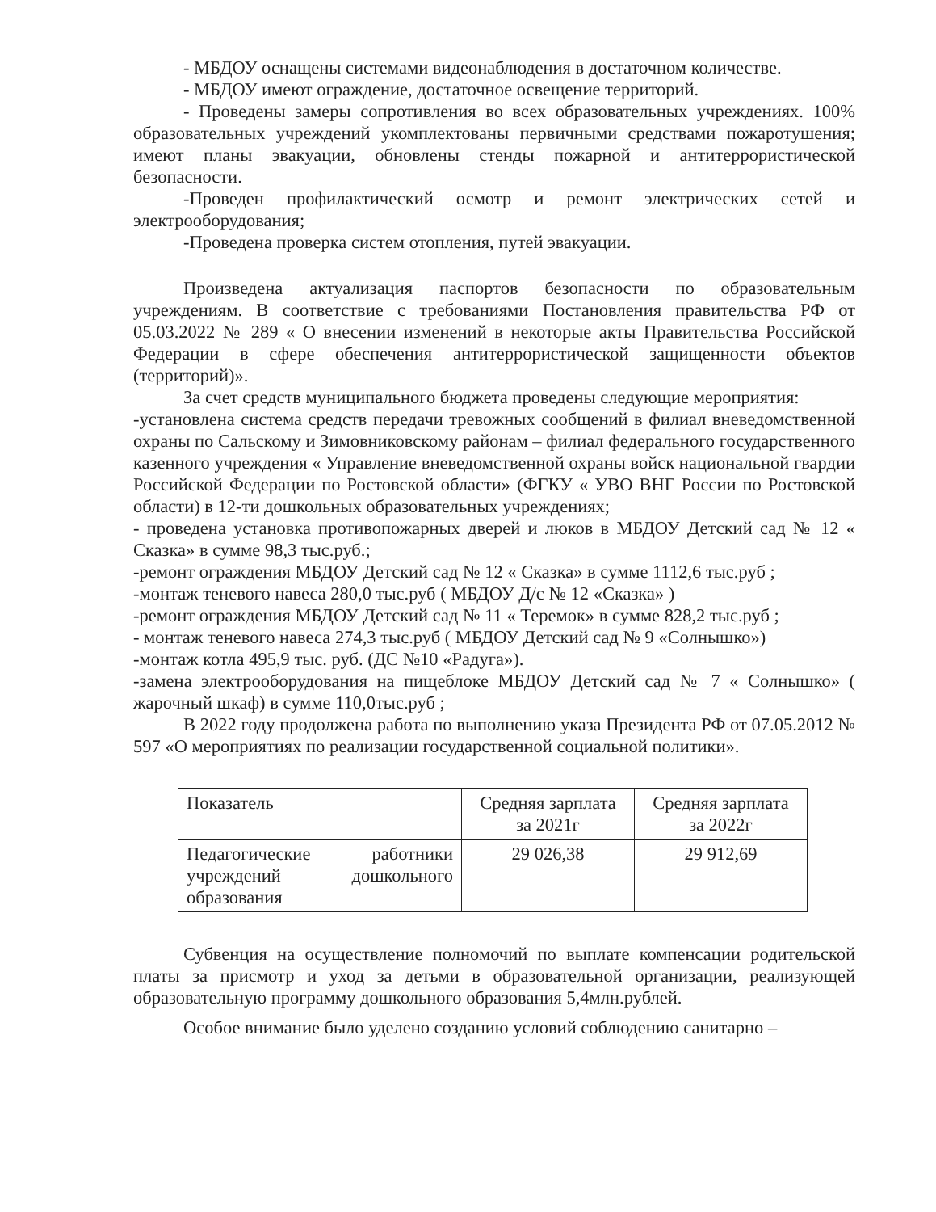- МБДОУ оснащены системами видеонаблюдения в достаточном количестве.
- МБДОУ имеют ограждение, достаточное освещение территорий.
- Проведены замеры сопротивления во всех образовательных учреждениях. 100% образовательных учреждений укомплектованы первичными средствами пожаротушения; имеют планы эвакуации, обновлены стенды пожарной и антитеррористической безопасности.
-Проведен профилактический осмотр и ремонт электрических сетей и электрооборудования;
-Проведена проверка систем отопления, путей эвакуации.
Произведена актуализация паспортов безопасности по образовательным учреждениям. В соответствие с требованиями Постановления правительства РФ от 05.03.2022 № 289 « О внесении изменений в некоторые акты Правительства Российской Федерации в сфере обеспечения антитеррористической защищенности объектов (территорий)».
За счет средств муниципального бюджета проведены следующие мероприятия:
-установлена система средств передачи тревожных сообщений в филиал вневедомственной охраны по Сальскому и Зимовниковскому районам – филиал федерального государственного казенного учреждения « Управление вневедомственной охраны войск национальной гвардии Российской Федерации по Ростовской области» (ФГКУ « УВО ВНГ России по Ростовской области) в 12-ти дошкольных образовательных учреждениях;
- проведена установка противопожарных дверей и люков в МБДОУ Детский сад № 12 « Сказка» в сумме 98,3 тыс.руб.;
-ремонт ограждения МБДОУ Детский сад № 12 « Сказка» в сумме 1112,6 тыс.руб ;
-монтаж теневого навеса 280,0 тыс.руб ( МБДОУ Д/с № 12 «Сказка» )
-ремонт ограждения МБДОУ Детский сад № 11 « Теремок» в сумме 828,2 тыс.руб ;
- монтаж теневого навеса 274,3 тыс.руб ( МБДОУ Детский сад № 9 «Солнышко»)
-монтаж котла 495,9 тыс. руб. (ДС №10 «Радуга»).
-замена электрооборудования на пищеблоке МБДОУ Детский сад № 7 « Солнышко» ( жарочный шкаф) в сумме 110,0тыс.руб ;
В 2022 году продолжена работа по выполнению указа Президента РФ от 07.05.2012 № 597 «О мероприятиях по реализации государственной социальной политики».
| Показатель | Средняя зарплата за 2021г | Средняя зарплата за 2022г |
| Педагогические работники учреждений дошкольного образования | 29 026,38 | 29 912,69 |
Субвенция на осуществление полномочий по выплате компенсации родительской платы за присмотр и уход за детьми в образовательной организации, реализующей образовательную программу дошкольного образования 5,4млн.рублей.
Особое внимание было уделено созданию условий соблюдению санитарно –